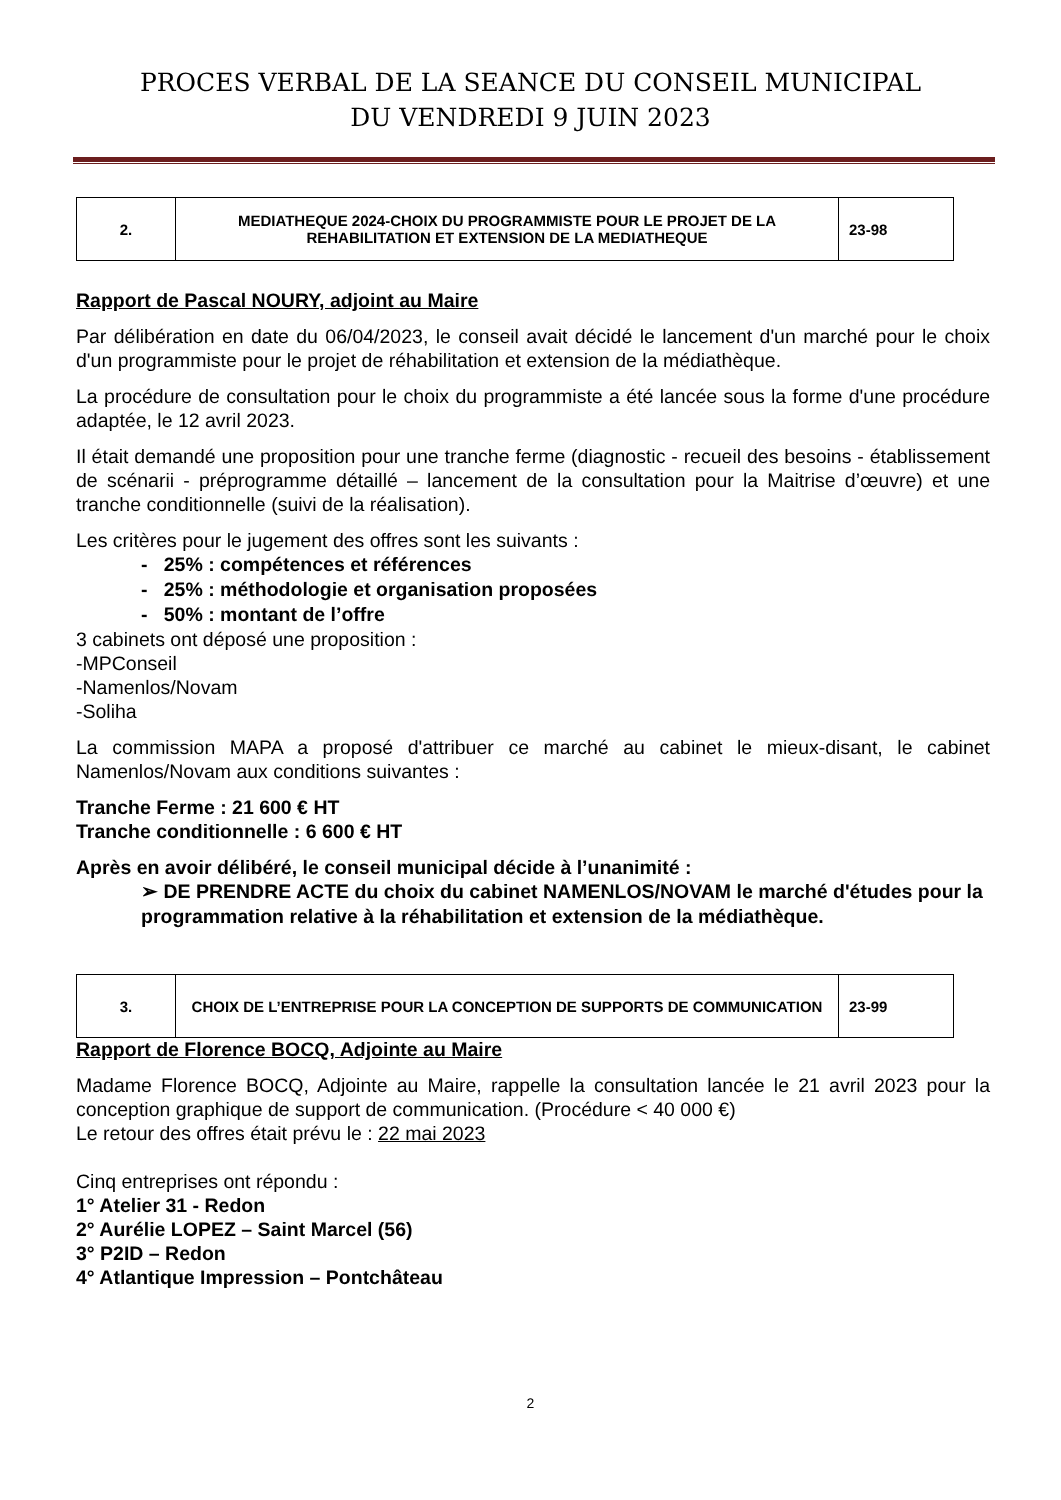PROCES VERBAL DE LA SEANCE DU CONSEIL MUNICIPAL
DU VENDREDI 9 JUIN 2023
| 2. | MEDIATHEQUE 2024-CHOIX DU PROGRAMMISTE POUR LE PROJET DE LA REHABILITATION ET EXTENSION DE LA MEDIATHEQUE | 23-98 |
Rapport de Pascal NOURY, adjoint au Maire
Par délibération en date du 06/04/2023, le conseil avait décidé le lancement d'un marché pour le choix d'un programmiste pour le projet de réhabilitation et extension de la médiathèque.
La procédure de consultation pour le choix du programmiste a été lancée sous la forme d'une procédure adaptée, le 12 avril 2023.
Il était demandé une proposition pour une tranche ferme (diagnostic - recueil des besoins - établissement de scénarii - préprogramme détaillé – lancement de la consultation pour la Maitrise d’œuvre) et une tranche conditionnelle (suivi de la réalisation).
Les critères pour le jugement des offres sont les suivants :
- 25% : compétences et références
- 25% : méthodologie et organisation proposées
- 50% : montant de l’offre
3 cabinets ont déposé une proposition :
-MPConseil
-Namenlos/Novam
-Soliha
La commission MAPA a proposé d'attribuer ce marché au cabinet le mieux-disant, le cabinet Namenlos/Novam aux conditions suivantes :
Tranche Ferme : 21 600 € HT
Tranche conditionnelle : 6 600 € HT
Après en avoir délibéré, le conseil municipal décide à l’unanimité :
➢ DE PRENDRE ACTE du choix du cabinet NAMENLOS/NOVAM le marché d'études pour la programmation relative à la réhabilitation et extension de la médiathèque.
| 3. | CHOIX DE L’ENTREPRISE POUR LA CONCEPTION DE SUPPORTS DE COMMUNICATION | 23-99 |
Rapport de Florence BOCQ, Adjointe au Maire
Madame Florence BOCQ, Adjointe au Maire, rappelle la consultation lancée le 21 avril 2023 pour la conception graphique de support de communication. (Procédure < 40 000 €)
Le retour des offres était prévu le : 22 mai 2023
Cinq entreprises ont répondu :
1° Atelier 31 - Redon
2° Aurélie LOPEZ – Saint Marcel (56)
3° P2ID – Redon
4° Atlantique Impression – Pontchâteau
2